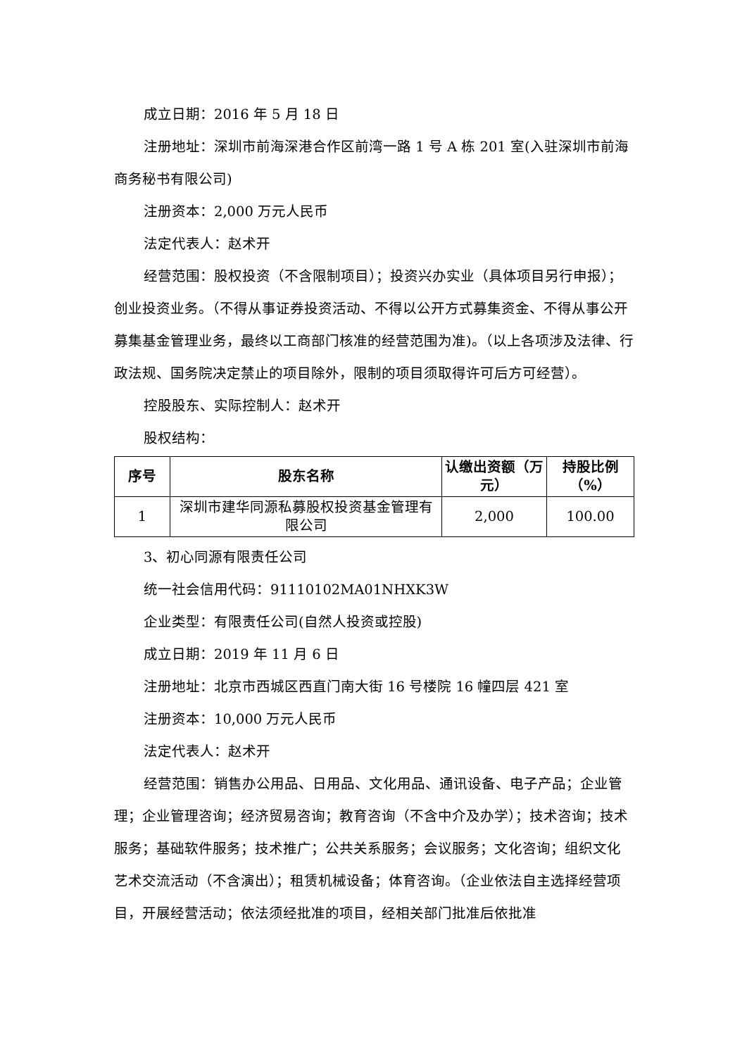成立日期：2016 年 5 月 18 日
注册地址：深圳市前海深港合作区前湾一路 1 号 A 栋 201 室(入驻深圳市前海商务秘书有限公司)
注册资本：2,000 万元人民币
法定代表人：赵术开
经营范围：股权投资（不含限制项目）；投资兴办实业（具体项目另行申报）；创业投资业务。（不得从事证券投资活动、不得以公开方式募集资金、不得从事公开募集基金管理业务，最终以工商部门核准的经营范围为准)。（以上各项涉及法律、行政法规、国务院决定禁止的项目除外，限制的项目须取得许可后方可经营）。
控股股东、实际控制人：赵术开
股权结构：
| 序号 | 股东名称 | 认缴出资额（万元） | 持股比例（%） |
| --- | --- | --- | --- |
| 1 | 深圳市建华同源私募股权投资基金管理有限公司 | 2,000 | 100.00 |
3、初心同源有限责任公司
统一社会信用代码：91110102MA01NHXK3W
企业类型：有限责任公司(自然人投资或控股)
成立日期：2019 年 11 月 6 日
注册地址：北京市西城区西直门南大街 16 号楼院 16 幢四层 421 室
注册资本：10,000 万元人民币
法定代表人：赵术开
经营范围：销售办公用品、日用品、文化用品、通讯设备、电子产品；企业管理；企业管理咨询；经济贸易咨询；教育咨询（不含中介及办学）；技术咨询；技术服务；基础软件服务；技术推广；公共关系服务；会议服务；文化咨询；组织文化艺术交流活动（不含演出）；租赁机械设备；体育咨询。（企业依法自主选择经营项目，开展经营活动；依法须经批准的项目，经相关部门批准后依批准